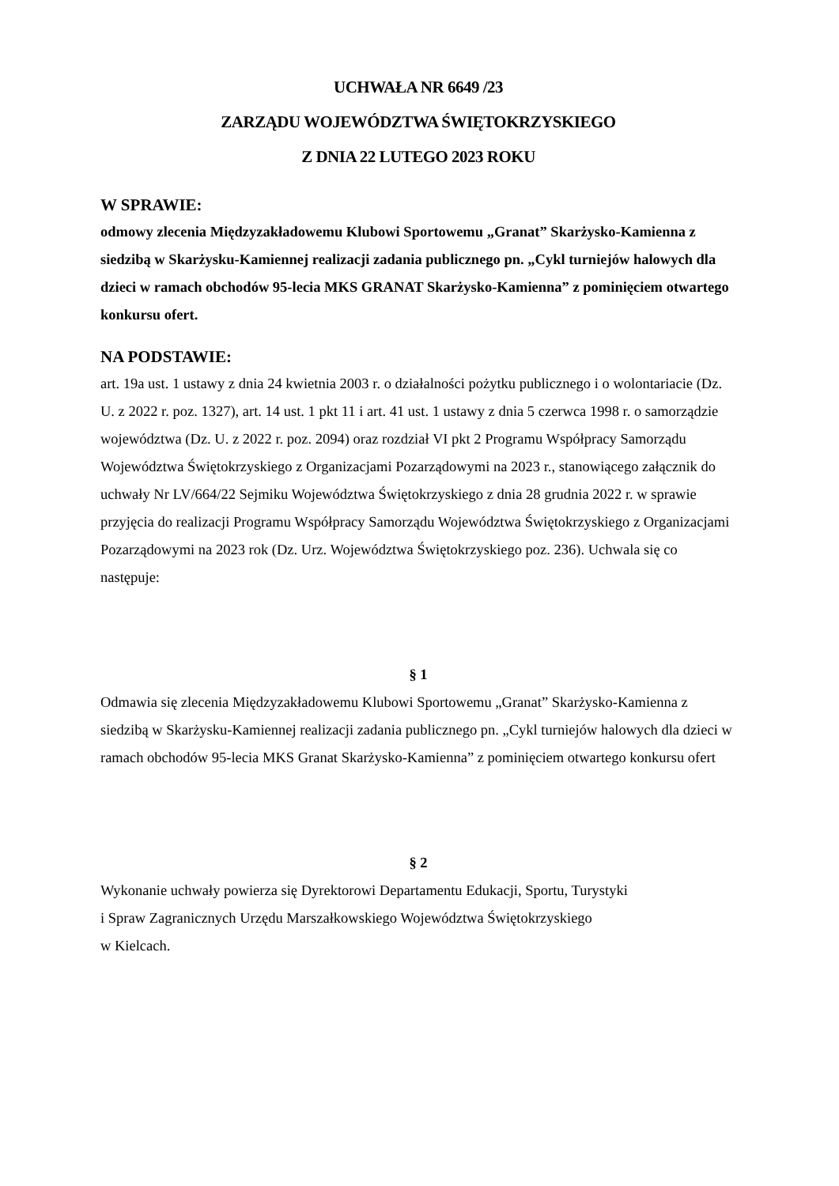UCHWAŁA NR 6649 /23
ZARZĄDU WOJEWÓDZTWA ŚWIĘTOKRZYSKIEGO
Z DNIA 22 LUTEGO 2023 ROKU
W SPRAWIE:
odmowy zlecenia Międzyzakładowemu Klubowi Sportowemu „Granat” Skarżysko-Kamienna z siedzibą w Skarżysku-Kamiennej realizacji zadania publicznego pn. „Cykl turniejów halowych dla dzieci w ramach obchodów 95-lecia MKS GRANAT Skarżysko-Kamienna” z pominięciem otwartego konkursu ofert.
NA PODSTAWIE:
art. 19a ust. 1 ustawy z dnia 24 kwietnia 2003 r. o działalności pożytku publicznego i o wolontariacie (Dz. U. z 2022 r. poz. 1327), art. 14 ust. 1 pkt 11 i art. 41 ust. 1 ustawy z dnia 5 czerwca 1998 r. o samorządzie województwa (Dz. U. z 2022 r. poz. 2094) oraz rozdział VI pkt 2 Programu Współpracy Samorządu Województwa Świętokrzyskiego z Organizacjami Pozarządowymi na 2023 r., stanowiącego załącznik do uchwały Nr LV/664/22 Sejmiku Województwa Świętokrzyskiego z dnia 28 grudnia 2022 r. w sprawie przyjęcia do realizacji Programu Współpracy Samorządu Województwa Świętokrzyskiego z Organizacjami Pozarządowymi na 2023 rok (Dz. Urz. Województwa Świętokrzyskiego poz. 236). Uchwala się co następuje:
§ 1
Odmawia się zlecenia Międzyzakładowemu Klubowi Sportowemu „Granat” Skarżysko-Kamienna z siedzibą w Skarżysku-Kamiennej realizacji zadania publicznego pn. „Cykl turniejów halowych dla dzieci w ramach obchodów 95-lecia MKS Granat Skarżysko-Kamienna” z pominięciem otwartego konkursu ofert
§ 2
Wykonanie uchwały powierza się Dyrektorowi Departamentu Edukacji, Sportu, Turystyki
i Spraw Zagranicznych Urzędu Marszałkowskiego Województwa Świętokrzyskiego
w Kielcach.